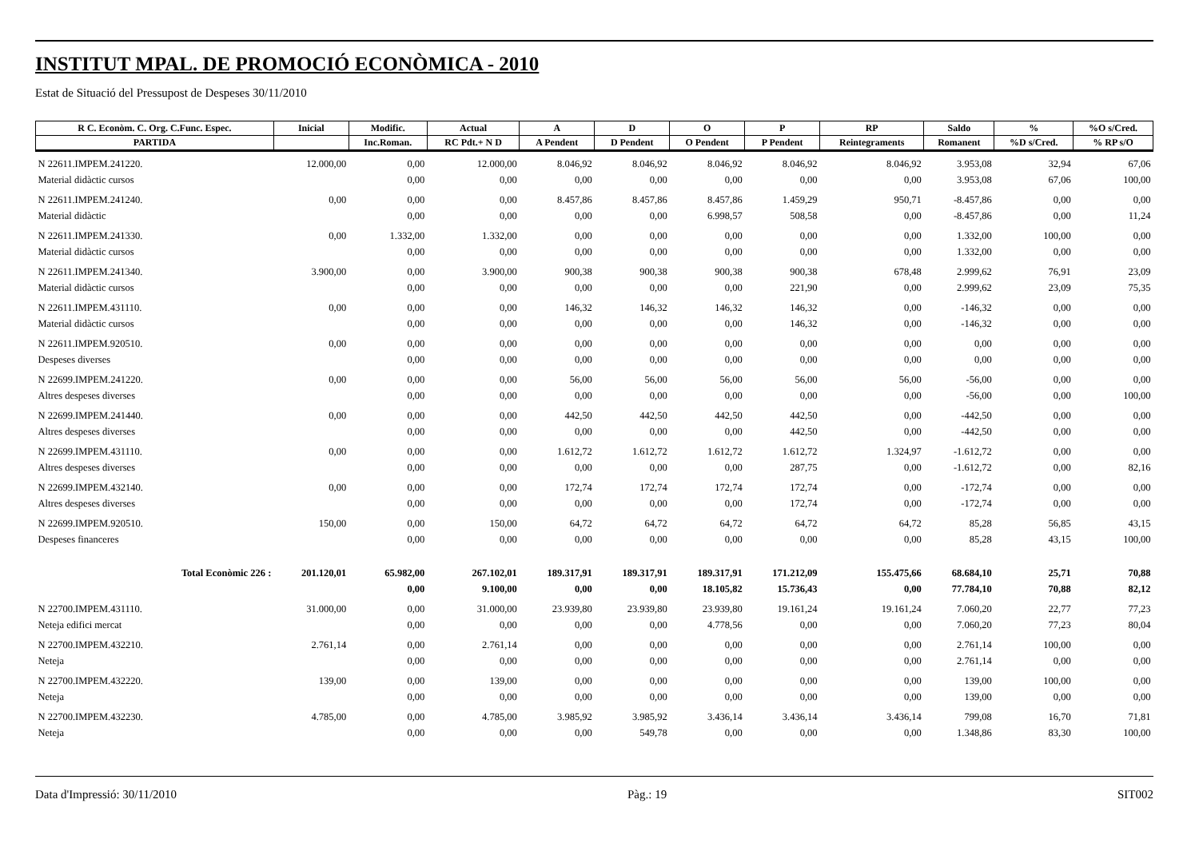INSTITUT MPAL. DE PROMOCIÓ ECONÒMICA - 2010
Estat de Situació del Pressupost de Despeses 30/11/2010
| R C. Econòm. C. Org. C.Func. Espec. | Inicial | Modific. | Actual | A | D | O | P | RP | Saldo | % | %O s/Cred. |
| --- | --- | --- | --- | --- | --- | --- | --- | --- | --- | --- | --- |
| PARTIDA | | Inc.Roman. | RC Pdt.+ N D | A Pendent | D Pendent | O Pendent | P Pendent | Reintegraments | Romanent | %D s/Cred. | % RP s/O |
| N 22611.IMPEM.241220. | 12.000,00 | 0,00 | 12.000,00 | 8.046,92 | 8.046,92 | 8.046,92 | 8.046,92 | 8.046,92 | 3.953,08 | 32,94 | 67,06 |
| Material didàctic cursos | | 0,00 | 0,00 | 0,00 | 0,00 | 0,00 | 0,00 | 0,00 | 3.953,08 | 67,06 | 100,00 |
| N 22611.IMPEM.241240. | 0,00 | 0,00 | 0,00 | 8.457,86 | 8.457,86 | 8.457,86 | 1.459,29 | 950,71 | -8.457,86 | 0,00 | 0,00 |
| Material didàctic | | 0,00 | 0,00 | 0,00 | 0,00 | 6.998,57 | 508,58 | 0,00 | -8.457,86 | 0,00 | 11,24 |
| N 22611.IMPEM.241330. | 0,00 | 1.332,00 | 1.332,00 | 0,00 | 0,00 | 0,00 | 0,00 | 0,00 | 1.332,00 | 100,00 | 0,00 |
| Material didàctic cursos | | 0,00 | 0,00 | 0,00 | 0,00 | 0,00 | 0,00 | 0,00 | 1.332,00 | 0,00 | 0,00 |
| N 22611.IMPEM.241340. | 3.900,00 | 0,00 | 3.900,00 | 900,38 | 900,38 | 900,38 | 900,38 | 678,48 | 2.999,62 | 76,91 | 23,09 |
| Material didàctic cursos | | 0,00 | 0,00 | 0,00 | 0,00 | 0,00 | 221,90 | 0,00 | 2.999,62 | 23,09 | 75,35 |
| N 22611.IMPEM.431110. | 0,00 | 0,00 | 0,00 | 146,32 | 146,32 | 146,32 | 146,32 | 0,00 | -146,32 | 0,00 | 0,00 |
| Material didàctic cursos | | 0,00 | 0,00 | 0,00 | 0,00 | 0,00 | 146,32 | 0,00 | -146,32 | 0,00 | 0,00 |
| N 22611.IMPEM.920510. | 0,00 | 0,00 | 0,00 | 0,00 | 0,00 | 0,00 | 0,00 | 0,00 | 0,00 | 0,00 | 0,00 |
| Despeses diverses | | 0,00 | 0,00 | 0,00 | 0,00 | 0,00 | 0,00 | 0,00 | 0,00 | 0,00 | 0,00 |
| N 22699.IMPEM.241220. | 0,00 | 0,00 | 0,00 | 56,00 | 56,00 | 56,00 | 56,00 | 56,00 | -56,00 | 0,00 | 0,00 |
| Altres despeses diverses | | 0,00 | 0,00 | 0,00 | 0,00 | 0,00 | 0,00 | 0,00 | -56,00 | 0,00 | 100,00 |
| N 22699.IMPEM.241440. | 0,00 | 0,00 | 0,00 | 442,50 | 442,50 | 442,50 | 442,50 | 0,00 | -442,50 | 0,00 | 0,00 |
| Altres despeses diverses | | 0,00 | 0,00 | 0,00 | 0,00 | 0,00 | 442,50 | 0,00 | -442,50 | 0,00 | 0,00 |
| N 22699.IMPEM.431110. | 0,00 | 0,00 | 0,00 | 1.612,72 | 1.612,72 | 1.612,72 | 1.612,72 | 1.324,97 | -1.612,72 | 0,00 | 0,00 |
| Altres despeses diverses | | 0,00 | 0,00 | 0,00 | 0,00 | 0,00 | 287,75 | 0,00 | -1.612,72 | 0,00 | 82,16 |
| N 22699.IMPEM.432140. | 0,00 | 0,00 | 0,00 | 172,74 | 172,74 | 172,74 | 172,74 | 0,00 | -172,74 | 0,00 | 0,00 |
| Altres despeses diverses | | 0,00 | 0,00 | 0,00 | 0,00 | 0,00 | 172,74 | 0,00 | -172,74 | 0,00 | 0,00 |
| N 22699.IMPEM.920510. | 150,00 | 0,00 | 150,00 | 64,72 | 64,72 | 64,72 | 64,72 | 64,72 | 85,28 | 56,85 | 43,15 |
| Despeses financeres | | 0,00 | 0,00 | 0,00 | 0,00 | 0,00 | 0,00 | 0,00 | 85,28 | 43,15 | 100,00 |
| Total Econòmic 226 : | 201.120,01 | 65.982,00 | 267.102,01 | 189.317,91 | 189.317,91 | 189.317,91 | 171.212,09 | 155.475,66 | 68.684,10 | 25,71 | 70,88 |
| | | 0,00 | 9.100,00 | 0,00 | 0,00 | 18.105,82 | 15.736,43 | 0,00 | 77.784,10 | 70,88 | 82,12 |
| N 22700.IMPEM.431110. | 31.000,00 | 0,00 | 31.000,00 | 23.939,80 | 23.939,80 | 23.939,80 | 19.161,24 | 19.161,24 | 7.060,20 | 22,77 | 77,23 |
| Neteja edifici mercat | | 0,00 | 0,00 | 0,00 | 0,00 | 4.778,56 | 0,00 | 0,00 | 7.060,20 | 77,23 | 80,04 |
| N 22700.IMPEM.432210. | 2.761,14 | 0,00 | 2.761,14 | 0,00 | 0,00 | 0,00 | 0,00 | 0,00 | 2.761,14 | 100,00 | 0,00 |
| Neteja | | 0,00 | 0,00 | 0,00 | 0,00 | 0,00 | 0,00 | 0,00 | 2.761,14 | 0,00 | 0,00 |
| N 22700.IMPEM.432220. | 139,00 | 0,00 | 139,00 | 0,00 | 0,00 | 0,00 | 0,00 | 0,00 | 139,00 | 100,00 | 0,00 |
| Neteja | | 0,00 | 0,00 | 0,00 | 0,00 | 0,00 | 0,00 | 0,00 | 139,00 | 0,00 | 0,00 |
| N 22700.IMPEM.432230. | 4.785,00 | 0,00 | 4.785,00 | 3.985,92 | 3.985,92 | 3.436,14 | 3.436,14 | 3.436,14 | 799,08 | 16,70 | 71,81 |
| Neteja | | 0,00 | 0,00 | 0,00 | 549,78 | 0,00 | 0,00 | 0,00 | 1.348,86 | 83,30 | 100,00 |
Data d'Impressió: 30/11/2010 Pàg.: 19 SIT002